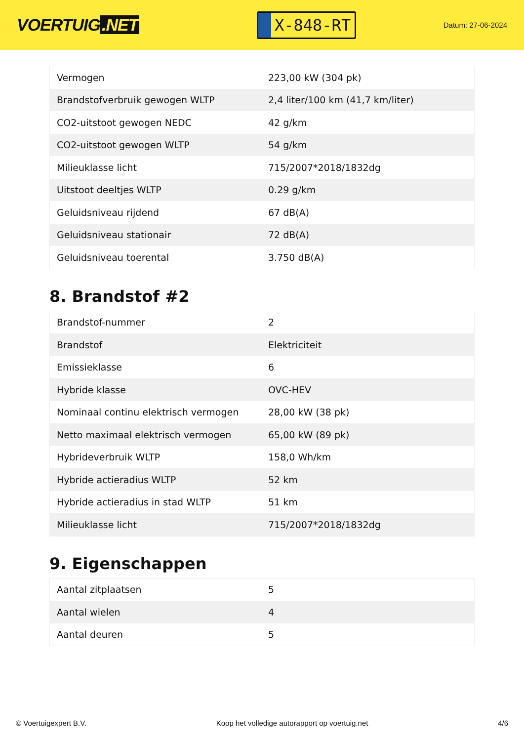VOERTUIG.NET
X-848-RT
Datum: 27-06-2024
| Vermogen | 223,00 kW (304 pk) |
| Brandstofverbruik gewogen WLTP | 2,4 liter/100 km (41,7 km/liter) |
| CO2-uitstoot gewogen NEDC | 42 g/km |
| CO2-uitstoot gewogen WLTP | 54 g/km |
| Milieuklasse licht | 715/2007*2018/1832dg |
| Uitstoot deeltjes WLTP | 0.29 g/km |
| Geluidsniveau rijdend | 67 dB(A) |
| Geluidsniveau stationair | 72 dB(A) |
| Geluidsniveau toerental | 3.750 dB(A) |
8. Brandstof #2
| Brandstof-nummer | 2 |
| Brandstof | Elektriciteit |
| Emissieklasse | 6 |
| Hybride klasse | OVC-HEV |
| Nominaal continu elektrisch vermogen | 28,00 kW (38 pk) |
| Netto maximaal elektrisch vermogen | 65,00 kW (89 pk) |
| Hybrideverbruik WLTP | 158,0 Wh/km |
| Hybride actieradius WLTP | 52 km |
| Hybride actieradius in stad WLTP | 51 km |
| Milieuklasse licht | 715/2007*2018/1832dg |
9. Eigenschappen
| Aantal zitplaatsen | 5 |
| Aantal wielen | 4 |
| Aantal deuren | 5 |
© Voertuigexpert B.V. Koop het volledige autorapport op voertuig.net 4/6